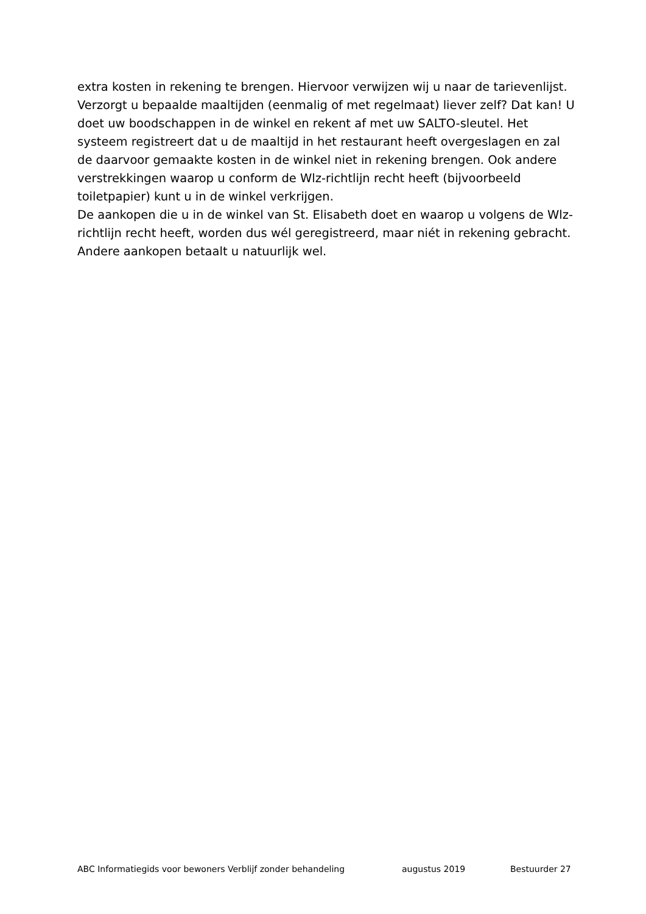extra kosten in rekening te brengen. Hiervoor verwijzen wij u naar de tarievenlijst.
Verzorgt u bepaalde maaltijden (eenmalig of met regelmaat) liever zelf? Dat kan! U doet uw boodschappen in de winkel en rekent af met uw SALTO-sleutel. Het systeem registreert dat u de maaltijd in het restaurant heeft overgeslagen en zal de daarvoor gemaakte kosten in de winkel niet in rekening brengen. Ook andere verstrekkingen waarop u conform de Wlz-richtlijn recht heeft (bijvoorbeeld toiletpapier) kunt u in de winkel verkrijgen.
De aankopen die u in de winkel van St. Elisabeth doet en waarop u volgens de Wlz-richtlijn recht heeft, worden dus wél geregistreerd, maar niét in rekening gebracht. Andere aankopen betaalt u natuurlijk wel.
ABC Informatiegids voor bewoners Verblijf zonder behandeling augustus 2019 Bestuurder 27